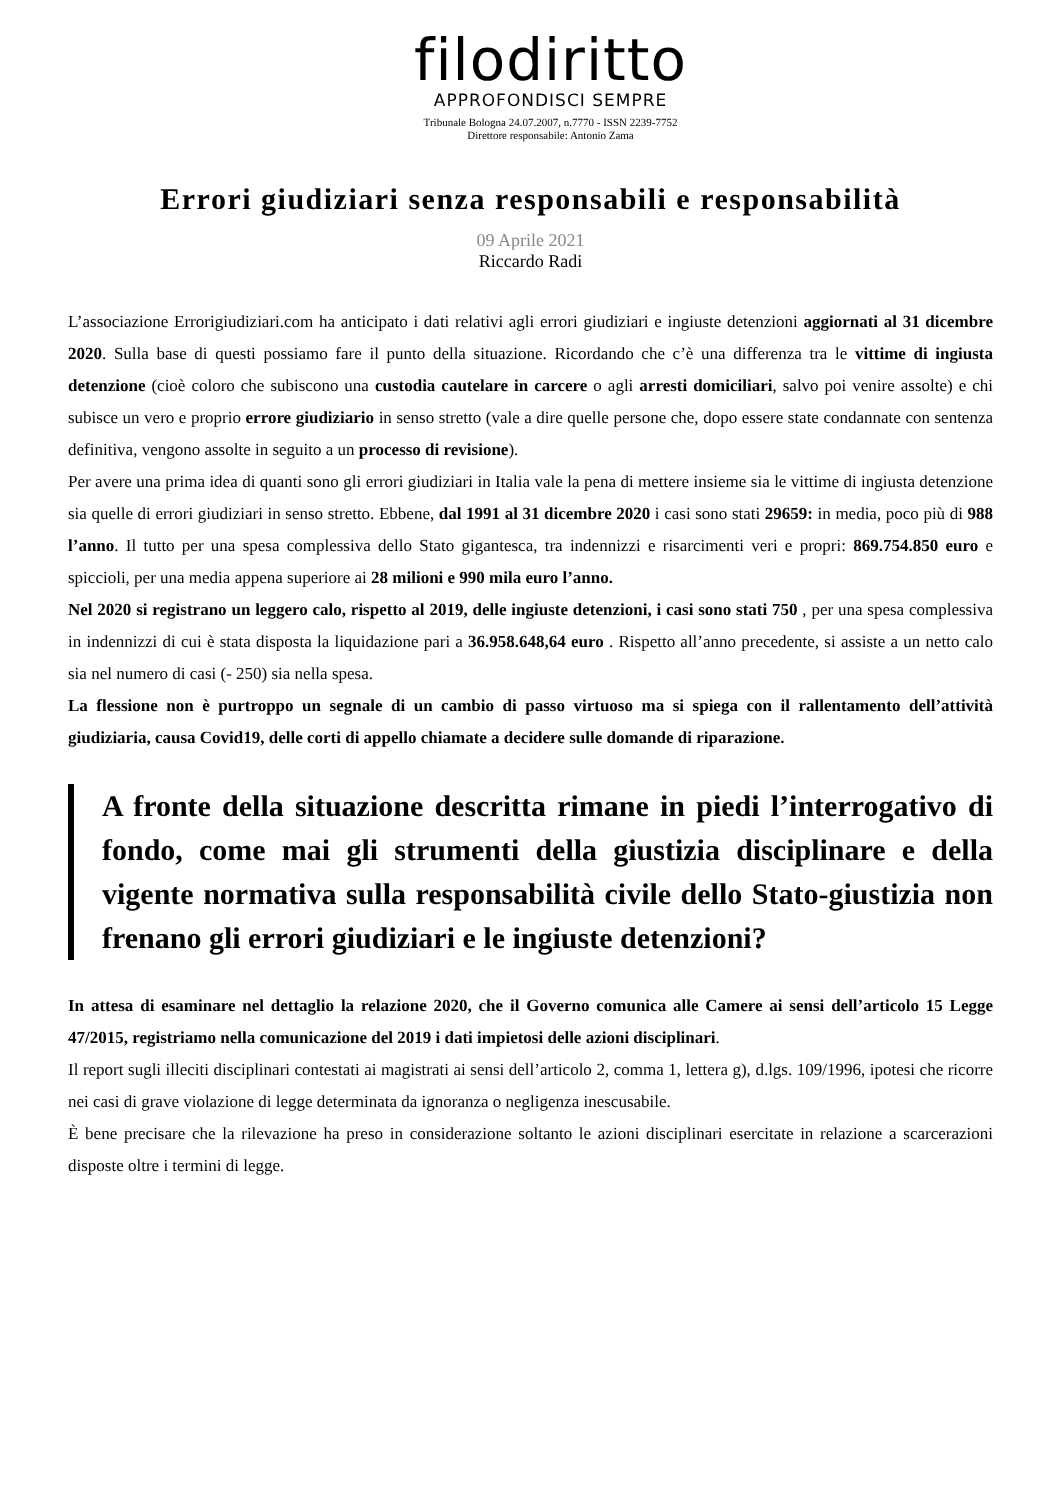filodiritto
APPROFONDISCI SEMPRE
Tribunale Bologna 24.07.2007, n.7770 - ISSN 2239-7752
Direttore responsabile: Antonio Zama
Errori giudiziari senza responsabili e responsabilità
09 Aprile 2021
Riccardo Radi
L’associazione Errorigiudiziari.com ha anticipato i dati relativi agli errori giudiziari e ingiuste detenzioni aggiornati al 31 dicembre 2020. Sulla base di questi possiamo fare il punto della situazione. Ricordando che c’è una differenza tra le vittime di ingiusta detenzione (cioè coloro che subiscono una custodia cautelare in carcere o agli arresti domiciliari, salvo poi venire assolte) e chi subisce un vero e proprio errore giudiziario in senso stretto (vale a dire quelle persone che, dopo essere state condannate con sentenza definitiva, vengono assolte in seguito a un processo di revisione).
Per avere una prima idea di quanti sono gli errori giudiziari in Italia vale la pena di mettere insieme sia le vittime di ingiusta detenzione sia quelle di errori giudiziari in senso stretto. Ebbene, dal 1991 al 31 dicembre 2020 i casi sono stati 29659: in media, poco più di 988 l’anno. Il tutto per una spesa complessiva dello Stato gigantesca, tra indennizzi e risarcimenti veri e propri: 869.754.850 euro e spiccioli, per una media appena superiore ai 28 milioni e 990 mila euro l’anno.
Nel 2020 si registrano un leggero calo, rispetto al 2019, delle ingiuste detenzioni, i casi sono stati 750 , per una spesa complessiva in indennizzi di cui è stata disposta la liquidazione pari a 36.958.648,64 euro . Rispetto all’anno precedente, si assiste a un netto calo sia nel numero di casi (- 250) sia nella spesa.
La flessione non è purtroppo un segnale di un cambio di passo virtuoso ma si spiega con il rallentamento dell’attività giudiziaria, causa Covid19, delle corti di appello chiamate a decidere sulle domande di riparazione.
A fronte della situazione descritta rimane in piedi l’interrogativo di fondo, come mai gli strumenti della giustizia disciplinare e della vigente normativa sulla responsabilità civile dello Stato-giustizia non frenano gli errori giudiziari e le ingiuste detenzioni?
In attesa di esaminare nel dettaglio la relazione 2020, che il Governo comunica alle Camere ai sensi dell’articolo 15 Legge 47/2015, registriamo nella comunicazione del 2019 i dati impietosi delle azioni disciplinari.
Il report sugli illeciti disciplinari contestati ai magistrati ai sensi dell’articolo 2, comma 1, lettera g), d.lgs. 109/1996, ipotesi che ricorre nei casi di grave violazione di legge determinata da ignoranza o negligenza inescusabile.
È bene precisare che la rilevazione ha preso in considerazione soltanto le azioni disciplinari esercitate in relazione a scarcerazioni disposte oltre i termini di legge.